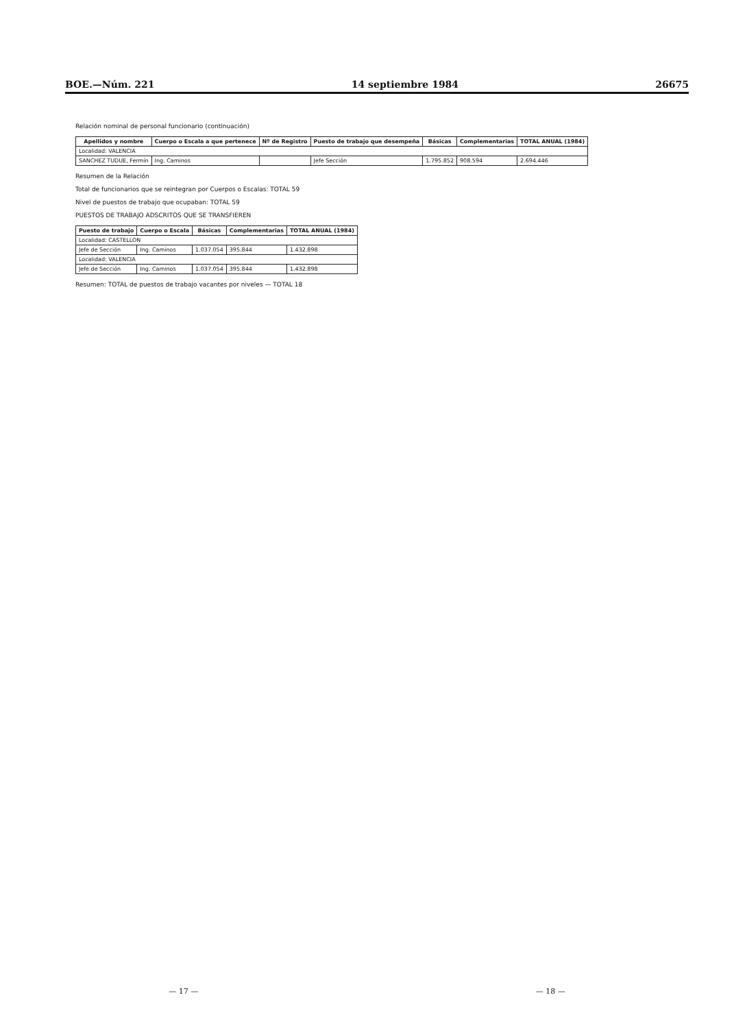BOE.—Núm. 221 14 septiembre 1984 26675
Relación nominal de personal funcionario (continuación)
| Apellidos y nombre | Cuerpo o Escala a que pertenece | Nº de Registro | Puesto de trabajo que desempeña | Básicas | Complementarias | TOTAL ANUAL (1984) |
| --- | --- | --- | --- | --- | --- | --- |
| Localidad: VALENCIA | | | | | | |
| SANCHEZ TUDUE, Fermín | Ing. Caminos | | Jefe Sección | 1.795.852 | 908.594 | 2.694.446 |
Resumen de la Relación
Total de funcionarios que se reintegran por Cuerpos o Escalas: TOTAL 59
Nivel de puestos de trabajo que ocupaban: TOTAL 59
PUESTOS DE TRABAJO ADSCRITOS QUE SE TRANSFIEREN
| Puesto de trabajo | Cuerpo o Escala | Básicas | Complementarias | TOTAL ANUAL (1984) |
| --- | --- | --- | --- | --- |
| Localidad: CASTELLON | | | | |
| Jefe de Sección | Ing. Caminos | 1.037.054 | 395.844 | 1.432.898 |
| Localidad: VALENCIA | | | | |
| Jefe de Sección | Ing. Caminos | 1.037.054 | 395.844 | 1.432.898 |
Resumen: TOTAL de puestos de trabajo vacantes por niveles — TOTAL 18
— 17 — — 18 —